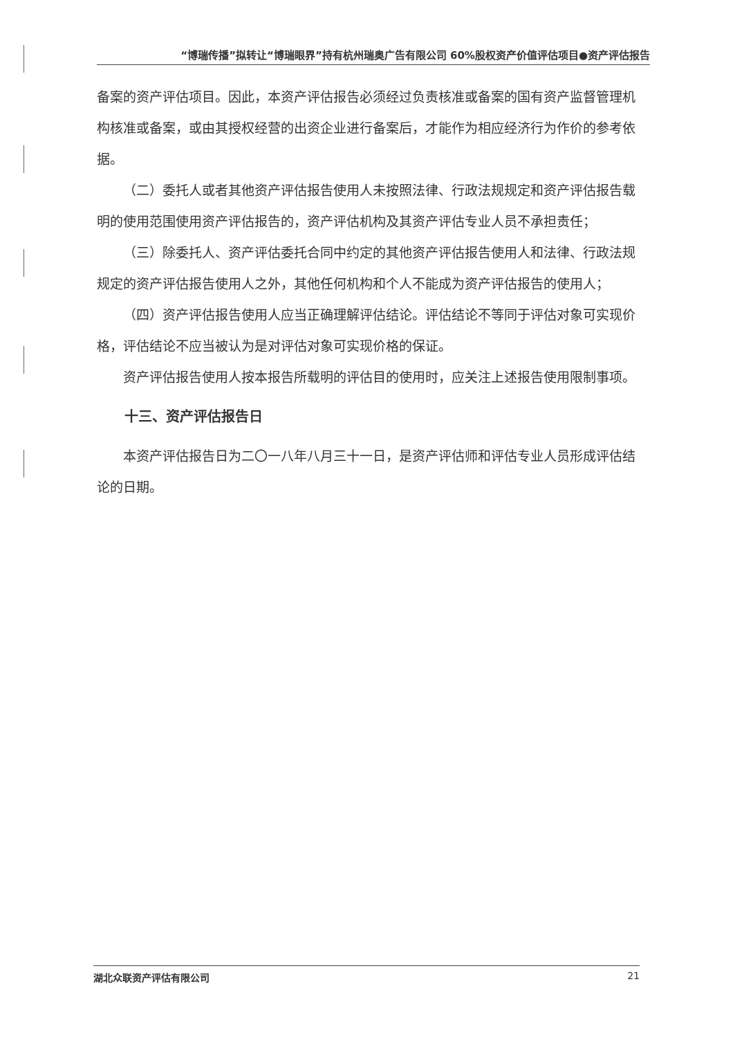“博瑞传播”拟转让“博瑞眼界”持有杭州瑞奥广告有限公司 60%股权资产价值评估项目●资产评估报告
备案的资产评估项目。因此，本资产评估报告必须经过负责核准或备案的国有资产监督管理机构核准或备案，或由其授权经营的出资企业进行备案后，才能作为相应经济行为作价的参考依据。
（二）委托人或者其他资产评估报告使用人未按照法律、行政法规规定和资产评估报告载明的使用范围使用资产评估报告的，资产评估机构及其资产评估专业人员不承担责任；
（三）除委托人、资产评估委托合同中约定的其他资产评估报告使用人和法律、行政法规规定的资产评估报告使用人之外，其他任何机构和个人不能成为资产评估报告的使用人；
（四）资产评估报告使用人应当正确理解评估结论。评估结论不等同于评估对象可实现价格，评估结论不应当被认为是对评估对象可实现价格的保证。
资产评估报告使用人按本报告所载明的评估目的使用时，应关注上述报告使用限制事项。
十三、资产评估报告日
本资产评估报告日为二〇一八年八月三十一日，是资产评估师和评估专业人员形成评估结论的日期。
湖北众联资产评估有限公司 21